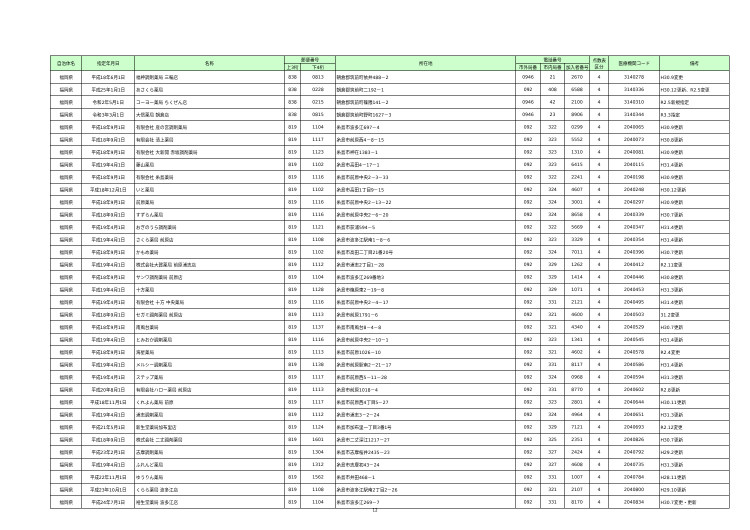| 自治体名 | 指定年月日 | 名称 | 郵便番号 | | 所在地 | 電話番号 | | | 点数表 区分 | 医療機関コード | 備考 |
| --- | --- | --- | --- | --- | --- | --- | --- | --- | --- | --- | --- |
| | | | 上3桁 | 下4桁 | | 市外局番 | 市内局番 | 加入者番号 | | | |
| 福岡県 | 平成18年6月1日 | 福神調剤薬局 三輪店 | 838 | 0813 | 朝倉郡筑前町依井488－2 | 0946 | 21 | 2670 | 4 | 3140278 | H30.9変更 |
| 福岡県 | 平成25年1月1日 | あさくら薬局 | 838 | 0228 | 朝倉郡筑前町二192－1 | 092 | 408 | 6588 | 4 | 3140336 | H30.12更新、R2.5変更 |
| 福岡県 | 令和2年5月1日 | コーヨー薬局 ちくぜん店 | 838 | 0215 | 朝倉郡筑前町篠隈141－2 | 0946 | 42 | 2100 | 4 | 3140310 | R2.5新規指定 |
| 福岡県 | 令和3年3月1日 | 大信薬局 朝倉店 | 838 | 0815 | 朝倉郡筑前町野町1627－3 | 0946 | 23 | 8906 | 4 | 3140344 | R3.3指定 |
| 福岡県 | 平成18年9月1日 | 有限会社 産の宮調剤薬局 | 819 | 1104 | 糸島市波多江697－4 | 092 | 322 | 0299 | 4 | 2040065 | H30.9更新 |
| 福岡県 | 平成18年9月1日 | 有限会社 清上薬局 | 819 | 1117 | 糸島市前原西4－8－15 | 092 | 323 | 5552 | 4 | 2040073 | H30.8更新 |
| 福岡県 | 平成18年9月1日 | 有限会社 大新開 赤坂調剤薬局 | 819 | 1123 | 糸島市神在1383－1 | 092 | 323 | 1310 | 4 | 2040081 | H30.9更新 |
| 福岡県 | 平成19年4月1日 | 藤山薬局 | 819 | 1102 | 糸島市高田4－17－1 | 092 | 323 | 6415 | 4 | 2040115 | H31.4更新 |
| 福岡県 | 平成18年9月1日 | 有限会社 糸島薬局 | 819 | 1116 | 糸島市前原中央2－3－33 | 092 | 322 | 2241 | 4 | 2040198 | H30.9更新 |
| 福岡県 | 平成18年12月1日 | いと薬局 | 819 | 1102 | 糸島市高田1丁目9－15 | 092 | 324 | 4607 | 4 | 2040248 | H30.12更新 |
| 福岡県 | 平成18年9月1日 | 前原薬局 | 819 | 1116 | 糸島市前原中央2－13－22 | 092 | 324 | 3001 | 4 | 2040297 | H30.9更新 |
| 福岡県 | 平成18年9月1日 | すずらん薬局 | 819 | 1116 | 糸島市前原中央2－6－20 | 092 | 324 | 8658 | 4 | 2040339 | H30.7更新 |
| 福岡県 | 平成19年4月1日 | おぎのうら調剤薬局 | 819 | 1121 | 糸島市荻浦594－5 | 092 | 322 | 5669 | 4 | 2040347 | H31.4更新 |
| 福岡県 | 平成19年4月1日 | さくら薬局 前原店 | 819 | 1108 | 糸島市波多江駅南1－8－6 | 092 | 323 | 3329 | 4 | 2040354 | H31.4更新 |
| 福岡県 | 平成18年9月1日 | かもめ薬局 | 819 | 1102 | 糸島市高田二丁目21番20号 | 092 | 324 | 7011 | 4 | 2040396 | H30.7更新 |
| 福岡県 | 平成19年4月1日 | 株式会社大賀薬局 前原浦志店 | 819 | 1112 | 糸島市浦志2丁目1－28 | 092 | 329 | 1262 | 4 | 2040412 | R2.11変更 |
| 福岡県 | 平成18年9月1日 | サンワ調剤薬局 前原店 | 819 | 1104 | 糸島市波多江269番地3 | 092 | 329 | 1414 | 4 | 2040446 | H30.8更新 |
| 福岡県 | 平成19年4月1日 | 十方薬局 | 819 | 1128 | 糸島市篠原東2－19－8 | 092 | 329 | 1071 | 4 | 2040453 | H31.3更新 |
| 福岡県 | 平成19年4月1日 | 有限会社 十方 中央薬局 | 819 | 1116 | 糸島市前原中央2－4－17 | 092 | 331 | 2121 | 4 | 2040495 | H31.4更新 |
| 福岡県 | 平成18年9月1日 | セガミ調剤薬局 前原店 | 819 | 1113 | 糸島市前原1791－6 | 092 | 321 | 4600 | 4 | 2040503 | 31.2変更 |
| 福岡県 | 平成18年9月1日 | 南風台薬局 | 819 | 1137 | 糸島市南風台8－4－8 | 092 | 321 | 4340 | 4 | 2040529 | H30.7更新 |
| 福岡県 | 平成19年4月1日 | とみおか調剤薬局 | 819 | 1116 | 糸島市前原中央2－10－1 | 092 | 323 | 1341 | 4 | 2040545 | H31.4更新 |
| 福岡県 | 平成18年9月1日 | 海星薬局 | 819 | 1113 | 糸島市前原1026－10 | 092 | 321 | 4602 | 4 | 2040578 | R2.4変更 |
| 福岡県 | 平成19年4月1日 | メルシー調剤薬局 | 819 | 1138 | 糸島市前原駅南2－21－17 | 092 | 331 | 8117 | 4 | 2040586 | H31.4更新 |
| 福岡県 | 平成19年4月1日 | ステップ薬局 | 819 | 1117 | 糸島市前原西5－11－28 | 092 | 324 | 0968 | 4 | 2040594 | H31.3更新 |
| 福岡県 | 平成20年8月1日 | 有限会社ハロー薬局 前原店 | 819 | 1113 | 糸島市前原1018－4 | 092 | 331 | 8770 | 4 | 2040602 | R2.8更新 |
| 福岡県 | 平成18年11月1日 | くれよん薬局 前原 | 819 | 1117 | 糸島市前原西4丁目5－27 | 092 | 323 | 2801 | 4 | 2040644 | H30.11更新 |
| 福岡県 | 平成19年4月1日 | 浦志調剤薬局 | 819 | 1112 | 糸島市浦志3－2－24 | 092 | 324 | 4964 | 4 | 2040651 | H31.3更新 |
| 福岡県 | 平成21年5月1日 | 新生堂薬局加布里店 | 819 | 1124 | 糸島市加布里一丁目3番1号 | 092 | 329 | 7121 | 4 | 2040693 | R2.12変更 |
| 福岡県 | 平成18年9月1日 | 株式会社 二丈調剤薬局 | 819 | 1601 | 糸島市二丈深江1217－27 | 092 | 325 | 2351 | 4 | 2040826 | H30.7更新 |
| 福岡県 | 平成23年2月1日 | 志摩調剤薬局 | 819 | 1304 | 糸島市志摩桜井2435－23 | 092 | 327 | 2424 | 4 | 2040792 | H29.2更新 |
| 福岡県 | 平成19年4月1日 | ふれんど薬局 | 819 | 1312 | 糸島市志摩初43－24 | 092 | 327 | 4608 | 4 | 2040735 | H31.3更新 |
| 福岡県 | 平成22年11月1日 | ゆうりん薬局 | 819 | 1562 | 糸島市井田468－1 | 092 | 331 | 1007 | 4 | 2040784 | H28.11更新 |
| 福岡県 | 平成23年10月1日 | くらら薬局 波多江店 | 819 | 1108 | 糸島市波多江駅南2丁目2－26 | 092 | 321 | 2107 | 4 | 2040800 | H29.10更新 |
| 福岡県 | 平成24年7月1日 | 裕生堂薬局 波多江店 | 819 | 1104 | 糸島市波多江269－7 | 092 | 331 | 8170 | 4 | 2040834 | H30.7変更・更新 |
12